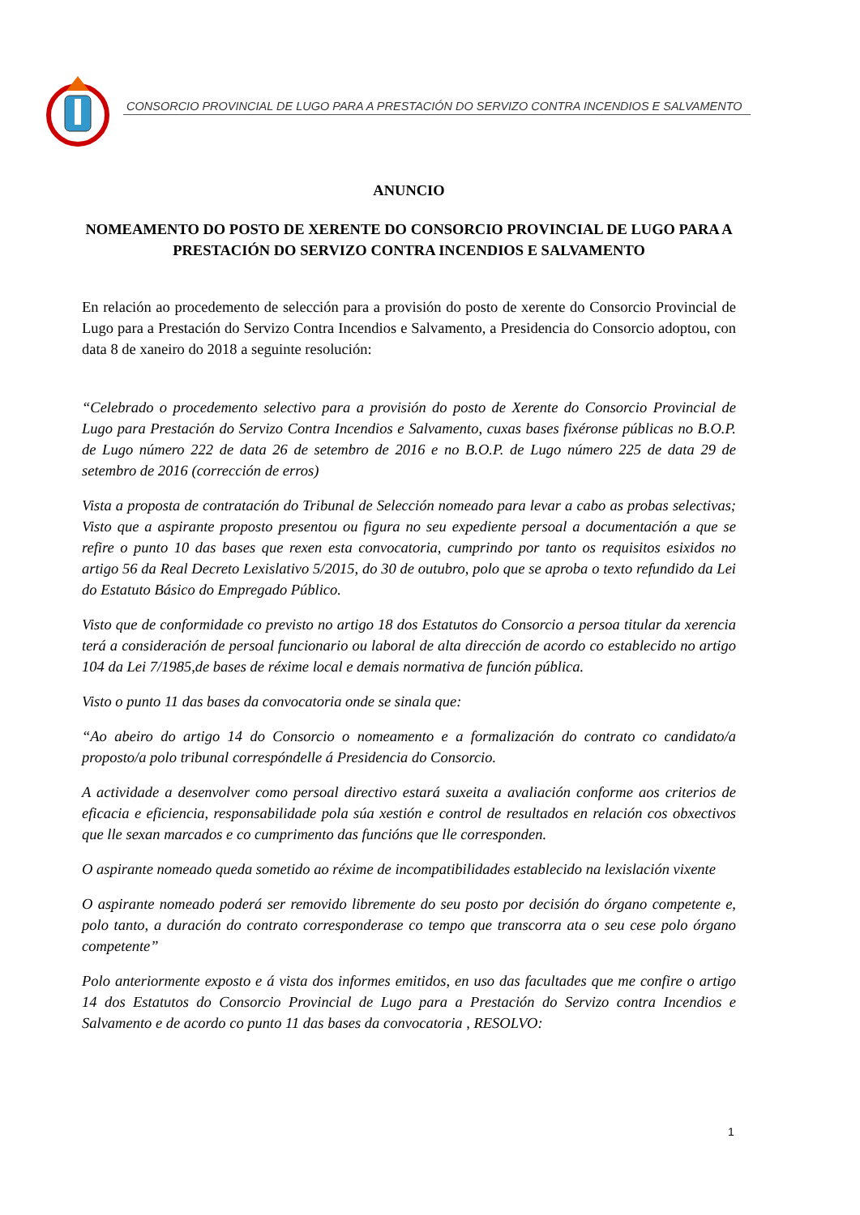CONSORCIO PROVINCIAL DE LUGO PARA A PRESTACIÓN DO SERVIZO CONTRA INCENDIOS E SALVAMENTO
ANUNCIO
NOMEAMENTO DO POSTO DE XERENTE DO CONSORCIO PROVINCIAL DE LUGO PARA A PRESTACIÓN DO SERVIZO CONTRA INCENDIOS E SALVAMENTO
En relación ao procedemento de selección para a provisión do posto de xerente do Consorcio Provincial de Lugo para a Prestación do Servizo Contra Incendios e Salvamento, a Presidencia do Consorcio adoptou, con data 8 de xaneiro do 2018 a seguinte resolución:
“Celebrado o procedemento selectivo para a provisión do posto de Xerente do Consorcio Provincial de Lugo para Prestación do Servizo Contra Incendios e Salvamento, cuxas bases fixéronse públicas no B.O.P. de Lugo número 222 de data 26 de setembro de 2016 e no B.O.P. de Lugo número 225 de data 29 de setembro de 2016 (corrección de erros)
Vista a proposta de contratación do Tribunal de Selección nomeado para levar a cabo as probas selectivas; Visto que a aspirante proposto presentou ou figura no seu expediente persoal a documentación a que se refire o punto 10 das bases que rexen esta convocatoria, cumprindo por tanto os requisitos esixidos no artigo 56 da Real Decreto Lexislativo 5/2015, do 30 de outubro, polo que se aproba o texto refundido da Lei do Estatuto Básico do Empregado Público.
Visto que de conformidade co previsto no artigo 18 dos Estatutos do Consorcio a persoa titular da xerencia terá a consideración de persoal funcionario ou laboral de alta dirección de acordo co establecido no artigo 104 da Lei 7/1985,de bases de réxime local e demais normativa de función pública.
Visto o punto 11 das bases da convocatoria onde se sinala que:
“Ao abeiro do artigo 14 do Consorcio o nomeamento e a formalización do contrato co candidato/a proposto/a polo tribunal correspóndelle á Presidencia do Consorcio.
A actividade a desenvolver como persoal directivo estará suxeita a avaliación conforme aos criterios de eficacia e eficiencia, responsabilidade pola súa xestión e control de resultados en relación cos obxectivos que lle sexan marcados e co cumprimento das funcións que lle corresponden.
O aspirante nomeado queda sometido ao réxime de incompatibilidades establecido na lexislación vixente
O aspirante nomeado poderá ser removido libremente do seu posto por decisión do órgano competente e, polo tanto, a duración do contrato corresponderase co tempo que transcorra ata o seu cese polo órgano competente”
Polo anteriormente exposto e á vista dos informes emitidos, en uso das facultades que me confire o artigo 14 dos Estatutos do Consorcio Provincial de Lugo para a Prestación do Servizo contra Incendios e Salvamento e de acordo co punto 11 das bases da convocatoria , RESOLVO:
1